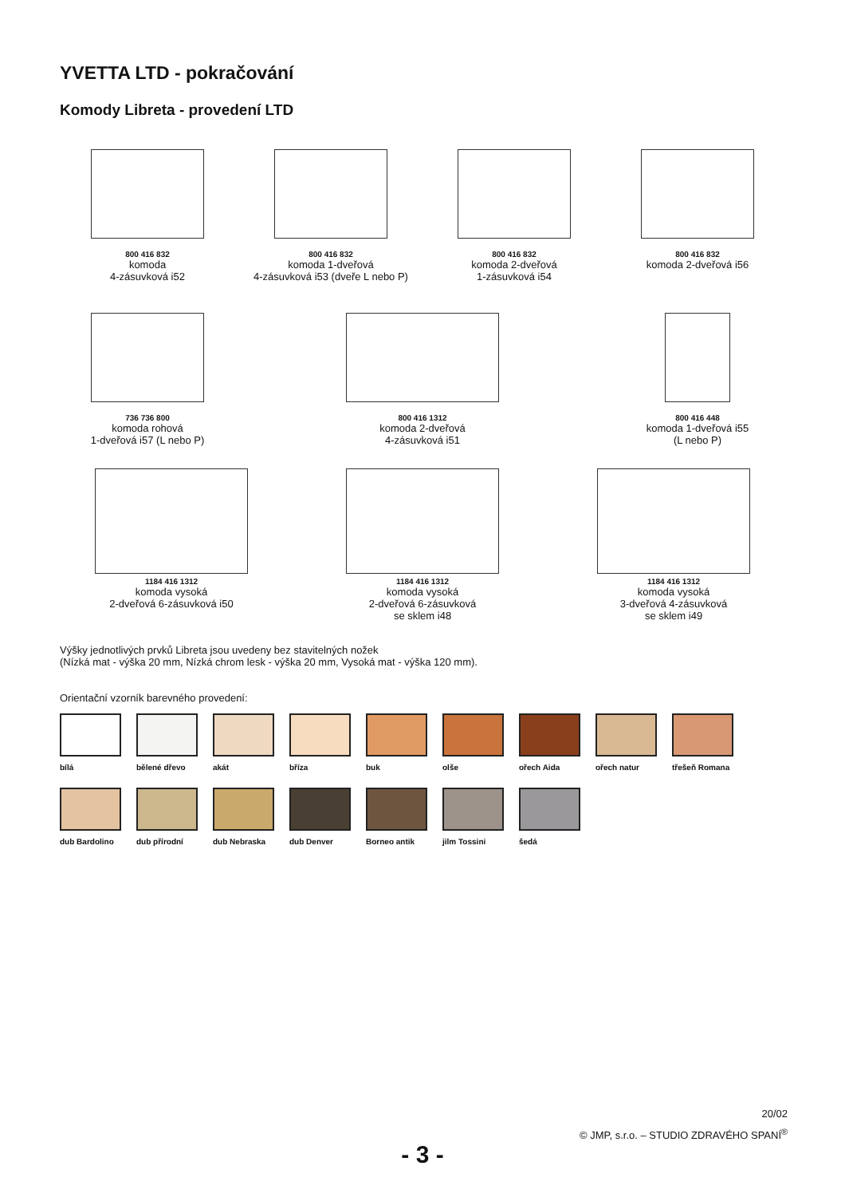YVETTA LTD - pokračování
Komody Libreta - provedení LTD
800 416 832
komoda
4-zásuvková i52
800 416 832
komoda 1-dveřová
4-zásuvková i53 (dveře L nebo P)
800 416 832
komoda 2-dveřová
1-zásuvková i54
800 416 832
komoda 2-dveřová i56
736 736 800
komoda rohová
1-dveřová i57 (L nebo P)
800 416 1312
komoda 2-dveřová
4-zásuvková i51
800 416 448
komoda 1-dveřová i55
(L nebo P)
1184 416 1312
komoda vysoká
2-dveřová 6-zásuvková i50
1184 416 1312
komoda vysoká
2-dveřová 6-zásuvková
se sklem i48
1184 416 1312
komoda vysoká
3-dveřová 4-zásuvková
se sklem i49
Výšky jednotlivých prvků Libreta jsou uvedeny bez stavitelných nožek
(Nízká mat - výška 20 mm, Nízká chrom lesk - výška 20 mm, Vysoká mat - výška 120 mm).
Orientační vzorník barevného provedení:
bílá bělené dřevo akát bříza buk olše ořech Aida ořech natur třešeň Romana
dub Bardolino
dub přírodní dub Nebraska dub Denver Borneo antik jilm Tossini šedá
20/02
© JMP, s.r.o. – STUDIO ZDRAVÉHO SPANÍ<sup>®</sup>
- 3 -